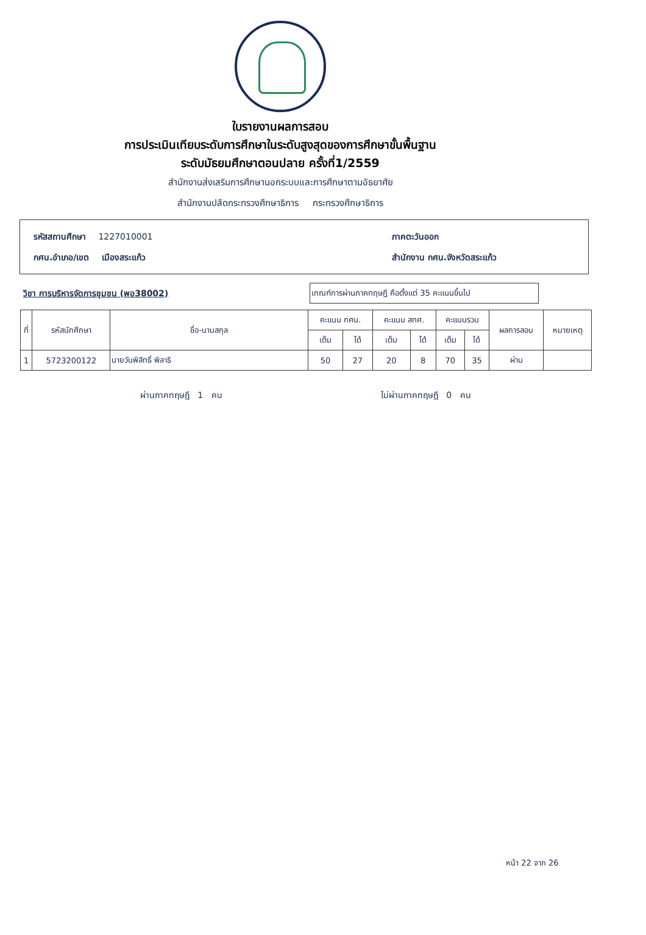ใบรายงานผลการสอบ
การประเมินเทียบระดับการศึกษาในระดับสูงสุดของการศึกษาขั้นพื้นฐาน
ระดับมัธยมศึกษาตอนปลาย ครั้งที่1/2559
สำนักงานส่งเสริมการศึกษานอกระบบและการศึกษาตามอัธยาศัย
สำนักงานปลัดกระทรวงศึกษาธิการ กระทรวงศึกษาธิการ
รหัสสถานศึกษา 1227010001
กศน.อำเภอ/เขต เมืองสระแก้ว
ภาคตะวันออก
สำนักงาน กศน.จังหวัดสระแก้ว
วิชา การบริหารจัดการชุมชน (พอ38002)
เกณฑ์การผ่านภาคทฤษฎี คือตั้งแต่ 35 คะแนนขึ้นไป
| ที่ | รหัสนักศึกษา | ชื่อ-นามสกุล | คะแนน กศน. | | คะแนน สทศ. | | คะแนนรวม | | ผลการสอบ | หมายเหตุ |
| --- | --- | --- | --- | --- | --- | --- | --- | --- | --- | --- |
| | | | เต็ม | ได้ | เต็ม | ได้ | เต็ม | ได้ | | |
| 1 | 5723200122 | นายวันพิสิทธิ์ พิลาธิ | 50 | 27 | 20 | 8 | 70 | 35 | ผ่าน | |
ผ่านภาคทฤษฎี 1 คน ไม่ผ่านภาคทฤษฎี 0 คน
หน้า 22 จาก 26